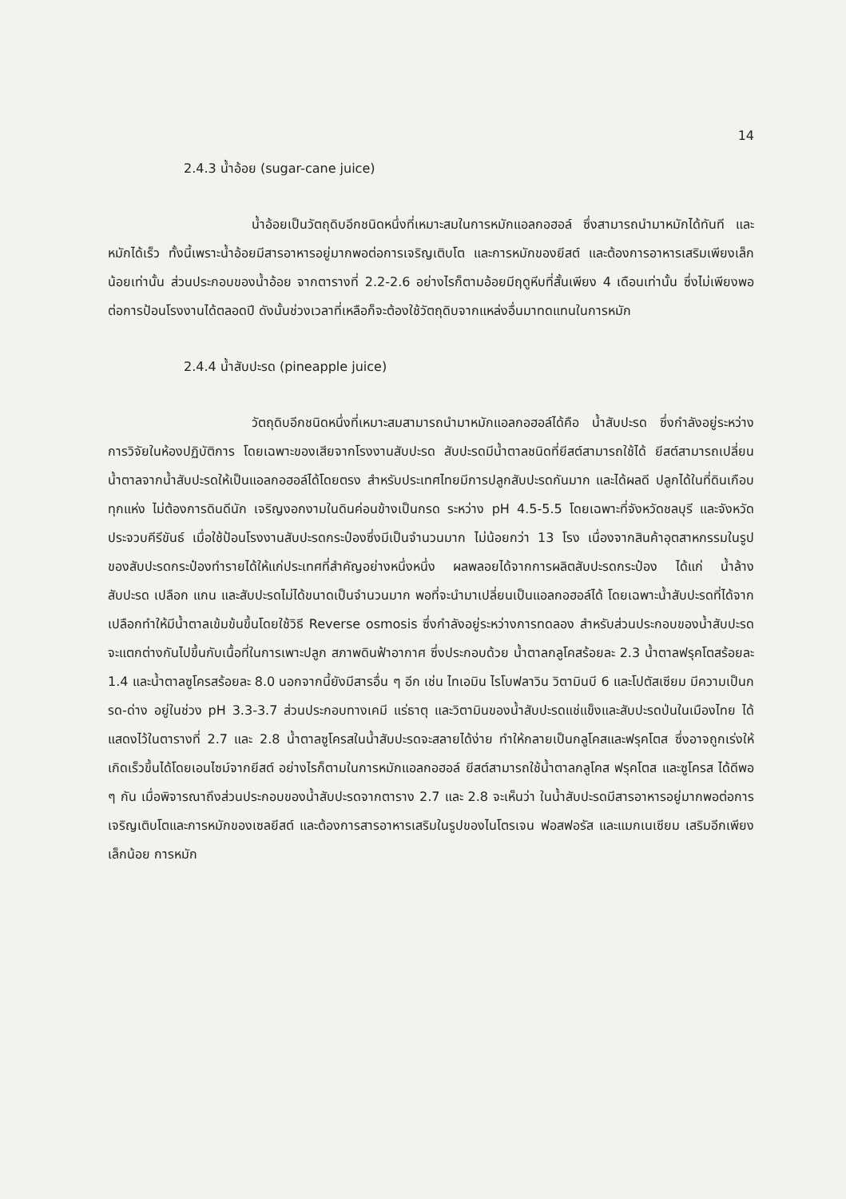14
2.4.3 น้ำอ้อย (sugar-cane juice)
น้ำอ้อยเป็นวัตถุดิบอีกชนิดหนึ่งที่เหมาะสมในการหมักแอลกอฮอล์ ซึ่งสามารถนำมาหมักได้ทันที และหมักได้เร็ว ทั้งนี้เพราะน้ำอ้อยมีสารอาหารอยู่มากพอต่อการเจริญเติบโต และการหมักของยีสต์ และต้องการอาหารเสริมเพียงเล็กน้อยเท่านั้น ส่วนประกอบของน้ำอ้อย จากตารางที่ 2.2-2.6 อย่างไรก็ตามอ้อยมีฤดูหีบที่สั้นเพียง 4 เดือนเท่านั้น ซึ่งไม่เพียงพอต่อการป้อนโรงงานได้ตลอดปี ดังนั้นช่วงเวลาที่เหลือก็จะต้องใช้วัตถุดิบจากแหล่งอื่นมาทดแทนในการหมัก
2.4.4 น้ำสับปะรด (pineapple juice)
วัตถุดิบอีกชนิดหนึ่งที่เหมาะสมสามารถนำมาหมักแอลกอฮอล์ได้คือ น้ำสับปะรด ซึ่งกำลังอยู่ระหว่างการวิจัยในห้องปฏิบัติการ โดยเฉพาะของเสียจากโรงงานสับปะรด สับปะรดมีน้ำตาลชนิดที่ยีสต์สามารถใช้ได้ ยีสต์สามารถเปลี่ยนน้ำตาลจากน้ำสับปะรดให้เป็นแอลกอฮอล์ได้โดยตรง สำหรับประเทศไทยมีการปลูกสับปะรดกันมาก และได้ผลดี ปลูกได้ในที่ดินเกือบทุกแห่ง ไม่ต้องการดินดีนัก เจริญงอกงามในดินค่อนข้างเป็นกรด ระหว่าง pH 4.5-5.5 โดยเฉพาะที่จังหวัดชลบุรี และจังหวัดประจวบคีรีขันธ์ เมื่อใช้ป้อนโรงงานสับปะรดกระป๋องซึ่งมีเป็นจำนวนมาก ไม่น้อยกว่า 13 โรง เนื่องจากสินค้าอุตสาหกรรมในรูปของสับปะรดกระป๋องทำรายได้ให้แก่ประเทศที่สำคัญอย่างหนึ่งหนึ่ง ผลพลอยได้จากการผลิตสับปะรดกระป๋อง ได้แก่ น้ำล้างสับปะรด เปลือก แกน และสับปะรดไม่ได้ขนาดเป็นจำนวนมาก พอที่จะนำมาเปลี่ยนเป็นแอลกอฮอล์ได้ โดยเฉพาะน้ำสับปะรดที่ได้จากเปลือกทำให้มีน้ำตาลเข้มข้นขึ้นโดยใช้วิธี Reverse osmosis ซึ่งกำลังอยู่ระหว่างการทดลอง สำหรับส่วนประกอบของน้ำสับปะรดจะแตกต่างกันไปขึ้นกับเนื้อที่ในการเพาะปลูก สภาพดินฟ้าอากาศ ซึ่งประกอบด้วย น้ำตาลกลูโคสร้อยละ 2.3 น้ำตาลฟรุคโตสร้อยละ 1.4 และน้ำตาลซูโครสร้อยละ 8.0 นอกจากนี้ยังมีสารอื่น ๆ อีก เช่น ไทเอมิน ไรโบฟลาวิน วิตามินบี 6 และโปตัสเซียม มีความเป็นกรด-ด่าง อยู่ในช่วง pH 3.3-3.7 ส่วนประกอบทางเคมี แร่ธาตุ และวิตามินของน้ำสับปะรดแช่แข็งและสับปะรดป่นในเมืองไทย ได้แสดงไว้ในตารางที่ 2.7 และ 2.8 น้ำตาลซูโครสในน้ำสับปะรดจะสลายได้ง่าย ทำให้กลายเป็นกลูโคสและฟรุคโตส ซึ่งอาจถูกเร่งให้เกิดเร็วขึ้นได้โดยเอนไซม์จากยีสต์ อย่างไรก็ตามในการหมักแอลกอฮอล์ ยีสต์สามารถใช้น้ำตาลกลูโคส ฟรุคโตส และซูโครส ได้ดีพอ ๆ กัน เมื่อพิจารณาถึงส่วนประกอบของน้ำสับปะรดจากตาราง 2.7 และ 2.8 จะเห็นว่า ในน้ำสับปะรดมีสารอาหารอยู่มากพอต่อการเจริญเติบโตและการหมักของเซลยีสต์ และต้องการสารอาหารเสริมในรูปของไนโตรเจน ฟอสฟอรัส และแมกเนเซียม เสริมอีกเพียงเล็กน้อย การหมัก